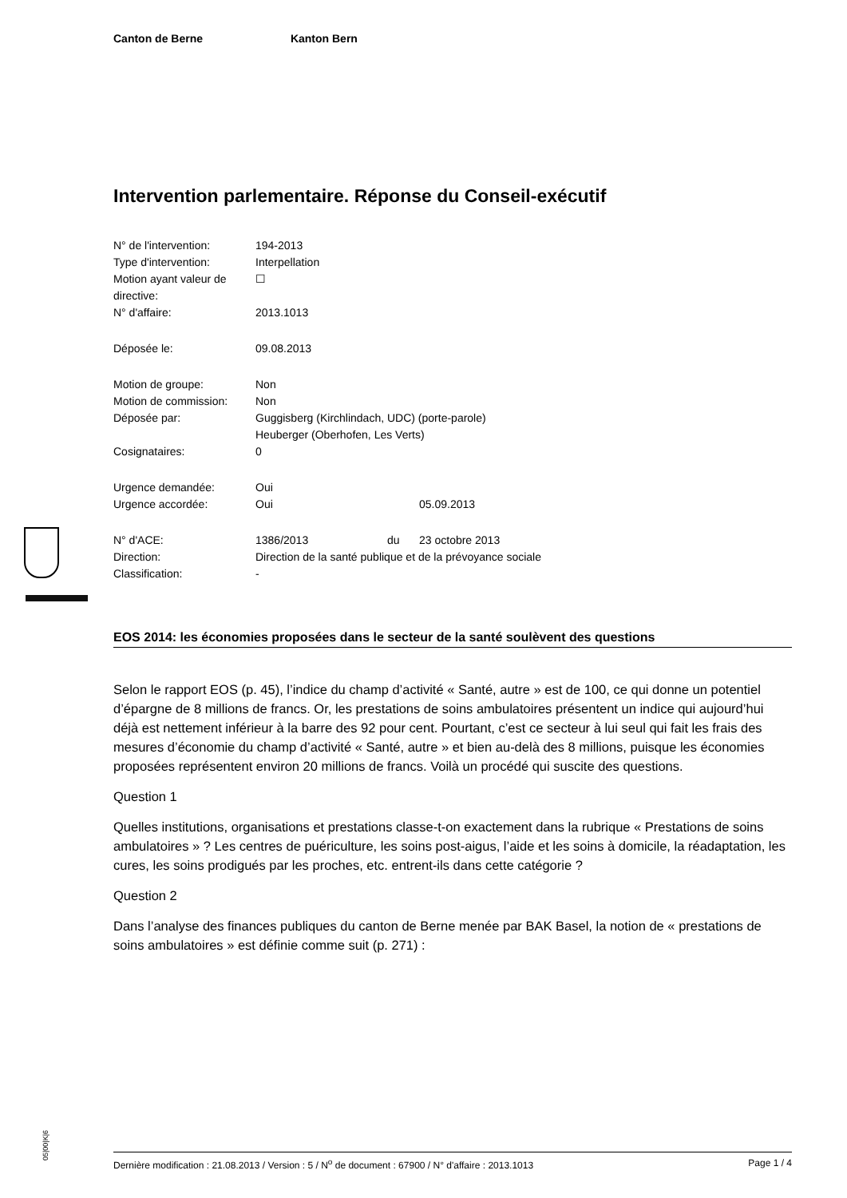Canton de Berne Kanton Bern
Intervention parlementaire. Réponse du Conseil-exécutif
| N° de l'intervention: | 194-2013 | | |
| Type d'intervention: | Interpellation | | |
| Motion ayant valeur de directive: | ☐ | | |
| N° d'affaire: | 2013.1013 | | |
| Déposée le: | 09.08.2013 | | |
| Motion de groupe: | Non | | |
| Motion de commission: | Non | | |
| Déposée par: | Guggisberg (Kirchlindach, UDC) (porte-parole) Heuberger (Oberhofen, Les Verts) | | |
| Cosignataires: | 0 | | |
| Urgence demandée: | Oui | | |
| Urgence accordée: | Oui | | 05.09.2013 |
| N° d'ACE: | 1386/2013 | du | 23 octobre 2013 |
| Direction: | Direction de la santé publique et de la prévoyance sociale | | |
| Classification: | - | | |
EOS 2014: les économies proposées dans le secteur de la santé soulèvent des questions
Selon le rapport EOS (p. 45), l’indice du champ d’activité « Santé, autre » est de 100, ce qui donne un potentiel d’épargne de 8 millions de francs. Or, les prestations de soins ambulatoires présentent un indice qui aujourd’hui déjà est nettement inférieur à la barre des 92 pour cent. Pourtant, c’est ce secteur à lui seul qui fait les frais des mesures d’économie du champ d’activité « Santé, autre » et bien au-delà des 8 millions, puisque les économies proposées représentent environ 20 millions de francs. Voilà un procédé qui suscite des questions.
Question 1
Quelles institutions, organisations et prestations classe-t-on exactement dans la rubrique « Prestations de soins ambulatoires » ? Les centres de puériculture, les soins post-aigus, l’aide et les soins à domicile, la réadaptation, les cures, les soins prodigués par les proches, etc. entrent-ils dans cette catégorie ?
Question 2
Dans l’analyse des finances publiques du canton de Berne menée par BAK Basel, la notion de « prestations de soins ambulatoires » est définie comme suit (p. 271) :
05|00|K|6
Dernière modification : 21.08.2013 / Version : 5 / N<sup>o</sup> de document : 67900 / N° d'affaire : 2013.1013 Page 1 / 4